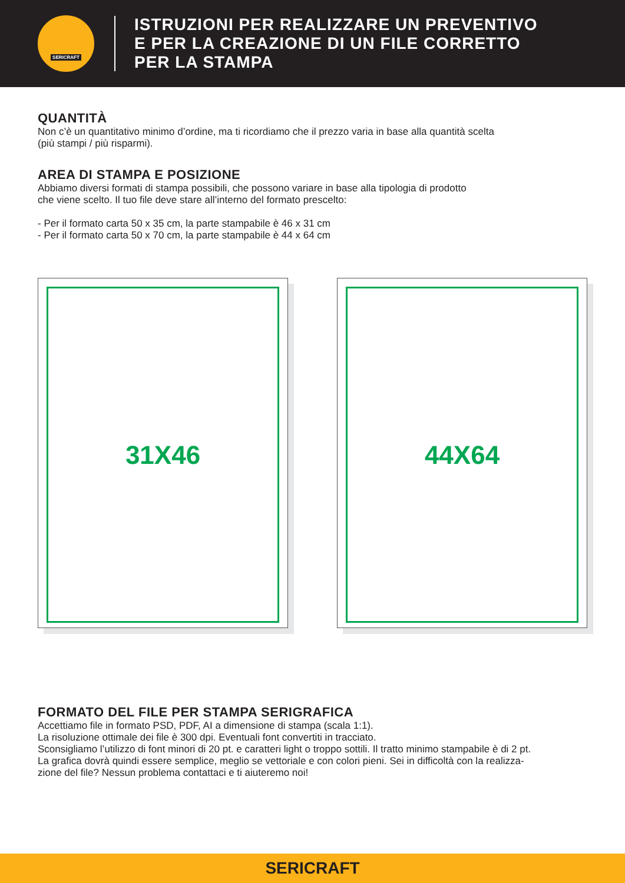SERICRAFT
ISTRUZIONI PER REALIZZARE UN PREVENTIVO
E PER LA CREAZIONE DI UN FILE CORRETTO
PER LA STAMPA
QUANTITÀ
Non c’è un quantitativo minimo d’ordine, ma ti ricordiamo che il prezzo varia in base alla quantità scelta
(più stampi / più risparmi).
AREA DI STAMPA E POSIZIONE
Abbiamo diversi formati di stampa possibili, che possono variare in base alla tipologia di prodotto
che viene scelto. Il tuo file deve stare all’interno del formato prescelto:
- Per il formato carta 50 x 35 cm, la parte stampabile è 46 x 31 cm
- Per il formato carta 50 x 70 cm, la parte stampabile è 44 x 64 cm
31X46 44X64
FORMATO DEL FILE PER STAMPA SERIGRAFICA
Accettiamo file in formato PSD, PDF, AI a dimensione di stampa (scala 1:1).
La risoluzione ottimale dei file è 300 dpi. Eventuali font convertiti in tracciato.
Sconsigliamo l’utilizzo di font minori di 20 pt. e caratteri light o troppo sottili. Il tratto minimo stampabile è di 2 pt.
La grafica dovrà quindi essere semplice, meglio se vettoriale e con colori pieni. Sei in difficoltà con la realizza-
zione del file? Nessun problema contattaci e ti aiuteremo noi!
SERICRAFT